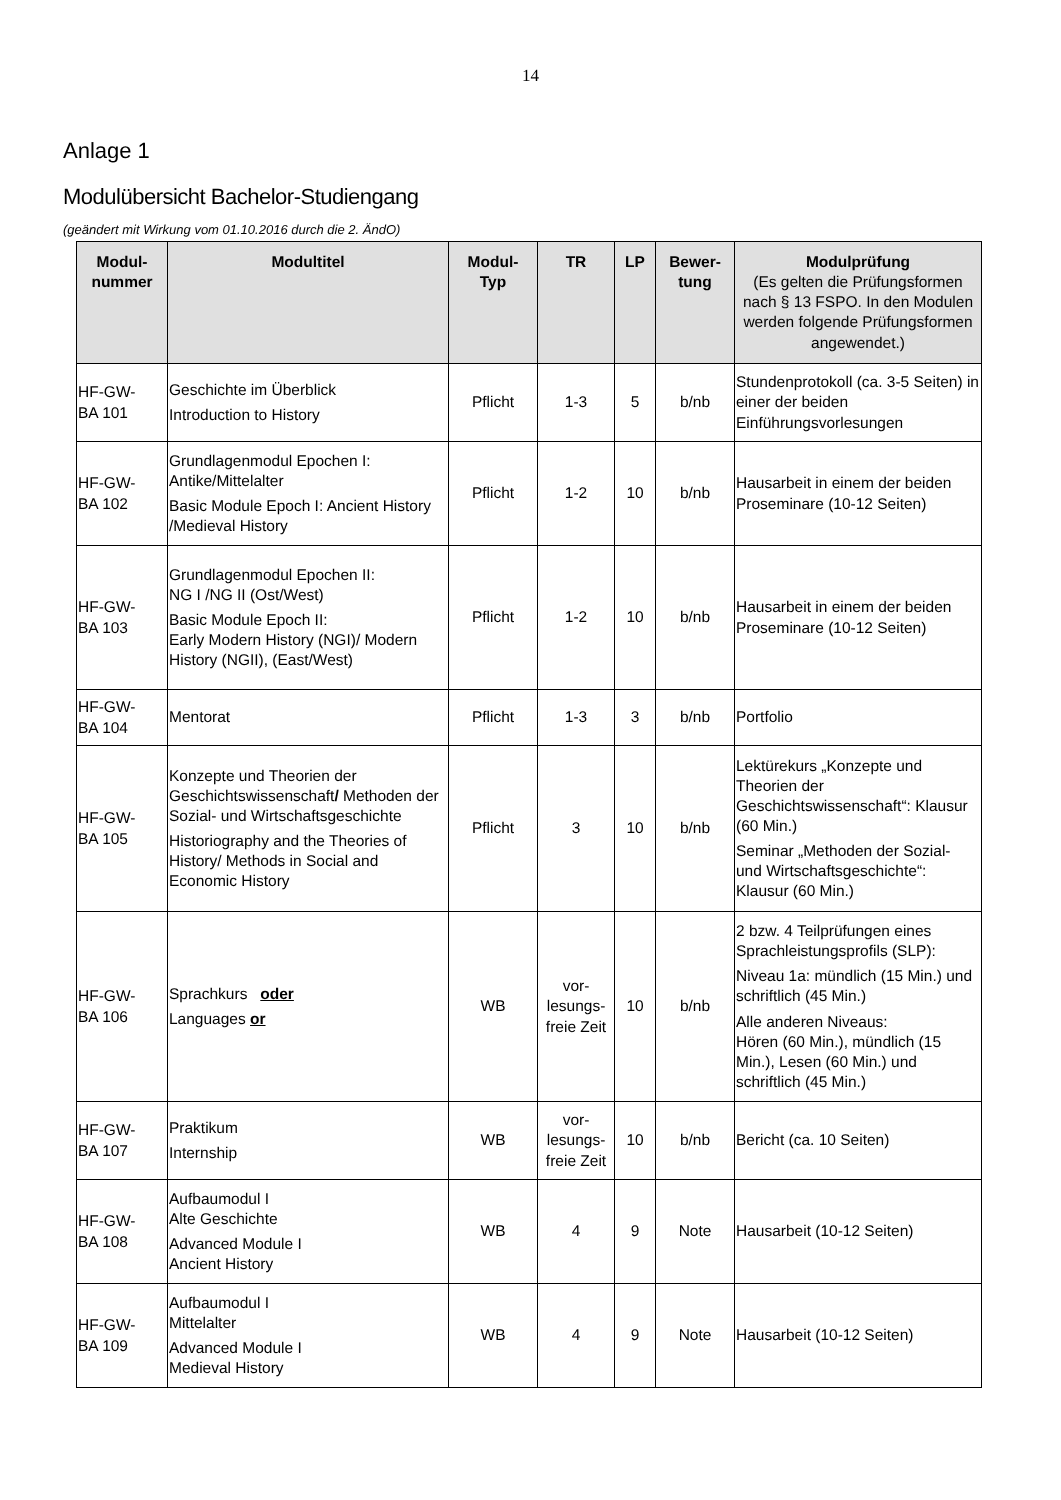14
Anlage 1
Modulübersicht Bachelor-Studiengang
(geändert mit Wirkung vom 01.10.2016 durch die 2. ÄndO)
| Modul- nummer | Modultitel | Modul- Typ | TR | LP | Bewer- tung | Modulprüfung (Es gelten die Prüfungsformen nach § 13 FSPO. In den Modulen werden folgende Prüfungsformen angewendet.) |
| --- | --- | --- | --- | --- | --- | --- |
| HF-GW- BA 101 | Geschichte im Überblick Introduction to History | Pflicht | 1-3 | 5 | b/nb | Stundenprotokoll (ca. 3-5 Seiten) in einer der beiden Einführungsvorlesungen |
| HF-GW- BA 102 | Grundlagenmodul Epochen I: Antike/Mittelalter Basic Module Epoch I: Ancient History /Medieval History | Pflicht | 1-2 | 10 | b/nb | Hausarbeit in einem der beiden Proseminare (10-12 Seiten) |
| HF-GW- BA 103 | Grundlagenmodul Epochen II: NG I /NG II (Ost/West) Basic Module Epoch II: Early Modern History (NGI)/ Modern History (NGII), (East/West) | Pflicht | 1-2 | 10 | b/nb | Hausarbeit in einem der beiden Proseminare (10-12 Seiten) |
| HF-GW- BA 104 | Mentorat | Pflicht | 1-3 | 3 | b/nb | Portfolio |
| HF-GW- BA 105 | Konzepte und Theorien der Geschichtswissenschaft / Methoden der Sozial- und Wirtschaftsgeschichte Historiography and the Theories of History/ Methods in Social and Economic History | Pflicht | 3 | 10 | b/nb | Lektürekurs „Konzepte und Theorien der Geschichtswissenschaft“: Klausur (60 Min.) Seminar „Methoden der Sozial- und Wirtschaftsgeschichte“: Klausur (60 Min.) |
| HF-GW- BA 106 | Sprachkurs oder Languages or | WB | vor- lesungs- freie Zeit | 10 | b/nb | 2 bzw. 4 Teilprüfungen eines Sprachleistungsprofils (SLP): Niveau 1a: mündlich (15 Min.) und schriftlich (45 Min.) Alle anderen Niveaus: Hören (60 Min.), mündlich (15 Min.), Lesen (60 Min.) und schriftlich (45 Min.) |
| HF-GW- BA 107 | Praktikum Internship | WB | vor- lesungs- freie Zeit | 10 | b/nb | Bericht (ca. 10 Seiten) |
| HF-GW- BA 108 | Aufbaumodul I Alte Geschichte Advanced Module I Ancient History | WB | 4 | 9 | Note | Hausarbeit (10-12 Seiten) |
| HF-GW- BA 109 | Aufbaumodul I Mittelalter Advanced Module I Medieval History | WB | 4 | 9 | Note | Hausarbeit (10-12 Seiten) |